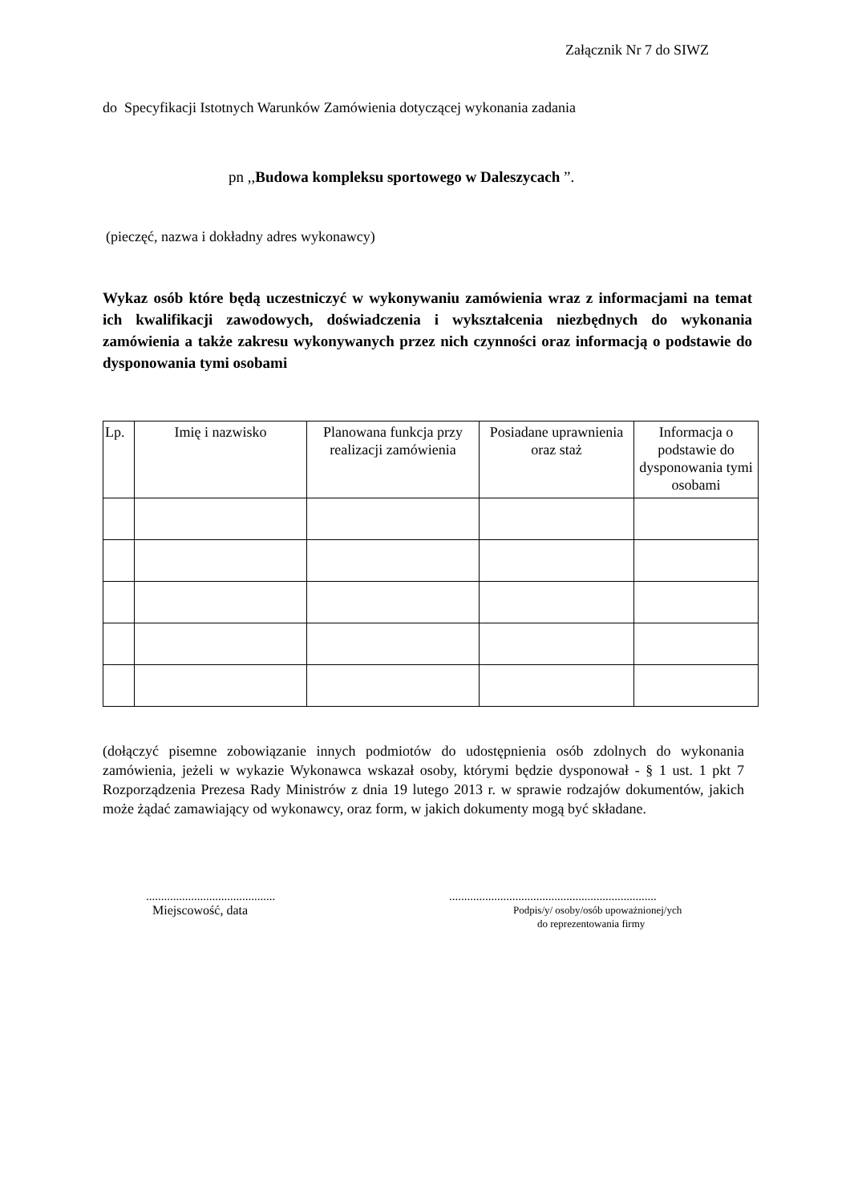Załącznik Nr 7 do SIWZ
do Specyfikacji Istotnych Warunków Zamówienia dotyczącej wykonania zadania
pn ,,Budowa kompleksu sportowego w Daleszycach ”.
(pieczęć, nazwa i dokładny adres wykonawcy)
Wykaz osób które będą uczestniczyć w wykonywaniu zamówienia wraz z informacjami na temat ich kwalifikacji zawodowych, doświadczenia i wykształcenia niezbędnych do wykonania zamówienia a także zakresu wykonywanych przez nich czynności oraz informacją o podstawie do dysponowania tymi osobami
| Lp. | Imię i nazwisko | Planowana funkcja przy realizacji zamówienia | Posiadane uprawnienia oraz staż | Informacja o podstawie do dysponowania tymi osobami |
| --- | --- | --- | --- | --- |
(dołączyć pisemne zobowiązanie innych podmiotów do udostępnienia osób zdolnych do wykonania zamówienia, jeżeli w wykazie Wykonawca wskazał osoby, którymi będzie dysponował - § 1 ust. 1 pkt 7 Rozporządzenia Prezesa Rady Ministrów z dnia 19 lutego 2013 r. w sprawie rodzajów dokumentów, jakich może żądać zamawiający od wykonawcy, oraz form, w jakich dokumenty mogą być składane.
...........................................
Miejscowość, data
.....................................................................
Podpis/y/ osoby/osób upoważnionej/ych
do reprezentowania firmy